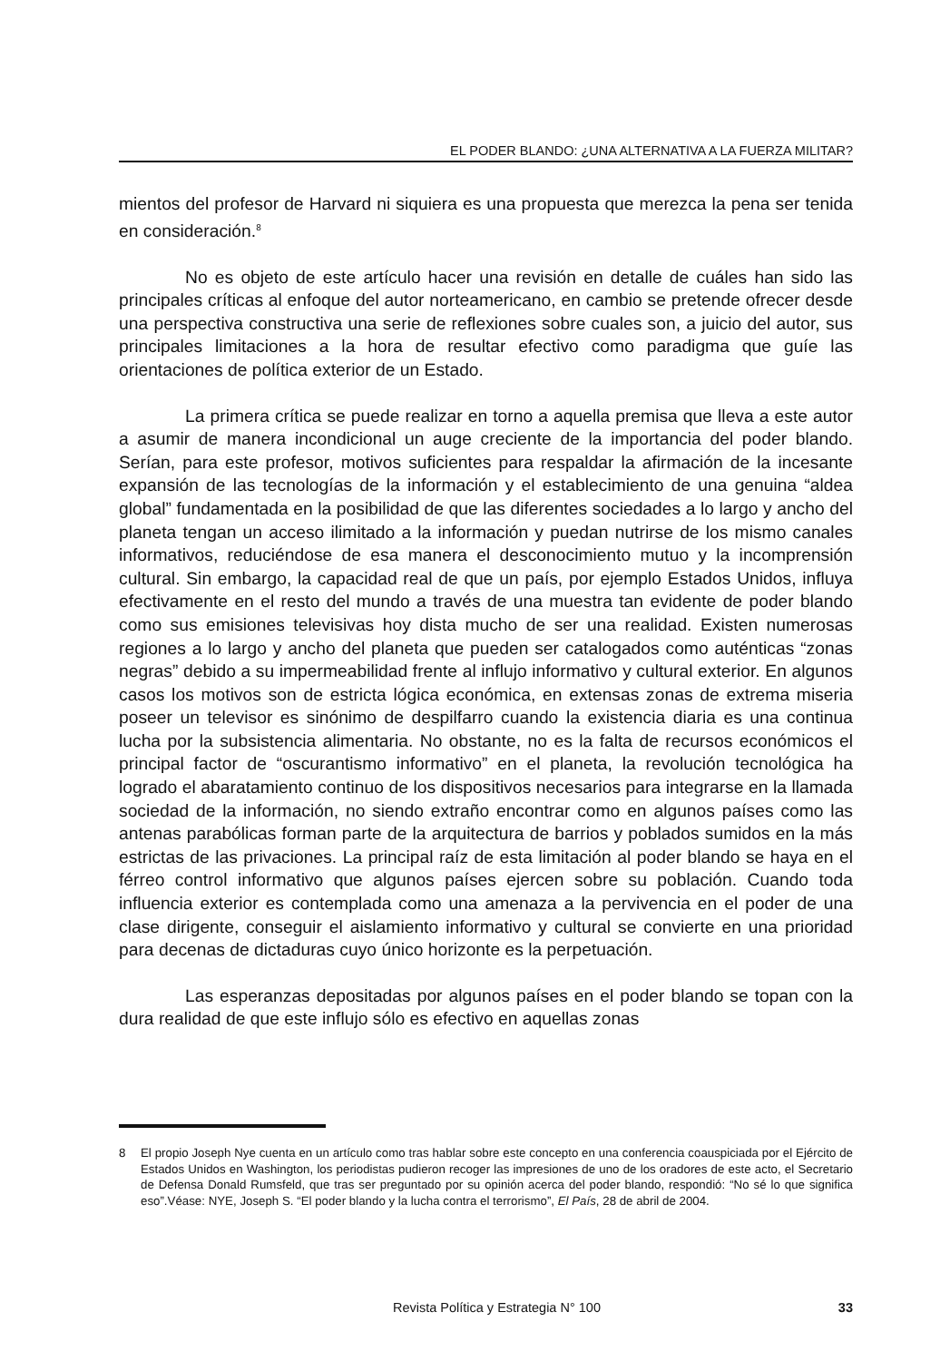EL PODER BLANDO: ¿UNA ALTERNATIVA A LA FUERZA MILITAR?
mientos del profesor de Harvard ni siquiera es una propuesta que merezca la pena ser tenida en consideración.<sup>8</sup>
No es objeto de este artículo hacer una revisión en detalle de cuáles han sido las principales críticas al enfoque del autor norteamericano, en cambio se pretende ofrecer desde una perspectiva constructiva una serie de reflexiones sobre cuales son, a juicio del autor, sus principales limitaciones a la hora de resultar efectivo como paradigma que guíe las orientaciones de política exterior de un Estado.
La primera crítica se puede realizar en torno a aquella premisa que lleva a este autor a asumir de manera incondicional un auge creciente de la importancia del poder blando. Serían, para este profesor, motivos suficientes para respaldar la afirmación de la incesante expansión de las tecnologías de la información y el establecimiento de una genuina “aldea global” fundamentada en la posibilidad de que las diferentes sociedades a lo largo y ancho del planeta tengan un acceso ilimitado a la información y puedan nutrirse de los mismo canales informativos, reduciéndose de esa manera el desconocimiento mutuo y la incomprensión cultural. Sin embargo, la capacidad real de que un país, por ejemplo Estados Unidos, influya efectivamente en el resto del mundo a través de una muestra tan evidente de poder blando como sus emisiones televisivas hoy dista mucho de ser una realidad. Existen numerosas regiones a lo largo y ancho del planeta que pueden ser catalogados como auténticas “zonas negras” debido a su impermeabilidad frente al influjo informativo y cultural exterior. En algunos casos los motivos son de estricta lógica económica, en extensas zonas de extrema miseria poseer un televisor es sinónimo de despilfarro cuando la existencia diaria es una continua lucha por la subsistencia alimentaria. No obstante, no es la falta de recursos económicos el principal factor de “oscurantismo informativo” en el planeta, la revolución tecnológica ha logrado el abaratamiento continuo de los dispositivos necesarios para integrarse en la llamada sociedad de la información, no siendo extraño encontrar como en algunos países como las antenas parabólicas forman parte de la arquitectura de barrios y poblados sumidos en la más estrictas de las privaciones. La principal raíz de esta limitación al poder blando se haya en el férreo control informativo que algunos países ejercen sobre su población. Cuando toda influencia exterior es contemplada como una amenaza a la pervivencia en el poder de una clase dirigente, conseguir el aislamiento informativo y cultural se convierte en una prioridad para decenas de dictaduras cuyo único horizonte es la perpetuación.
Las esperanzas depositadas por algunos países en el poder blando se topan con la dura realidad de que este influjo sólo es efectivo en aquellas zonas
8 El propio Joseph Nye cuenta en un artículo como tras hablar sobre este concepto en una conferencia coauspiciada por el Ejército de Estados Unidos en Washington, los periodistas pudieron recoger las impresiones de uno de los oradores de este acto, el Secretario de Defensa Donald Rumsfeld, que tras ser preguntado por su opinión acerca del poder blando, respondió: “No sé lo que significa eso”.Véase: NYE, Joseph S. “El poder blando y la lucha contra el terrorismo”, El País, 28 de abril de 2004.
Revista Política y Estrategia N° 100 33